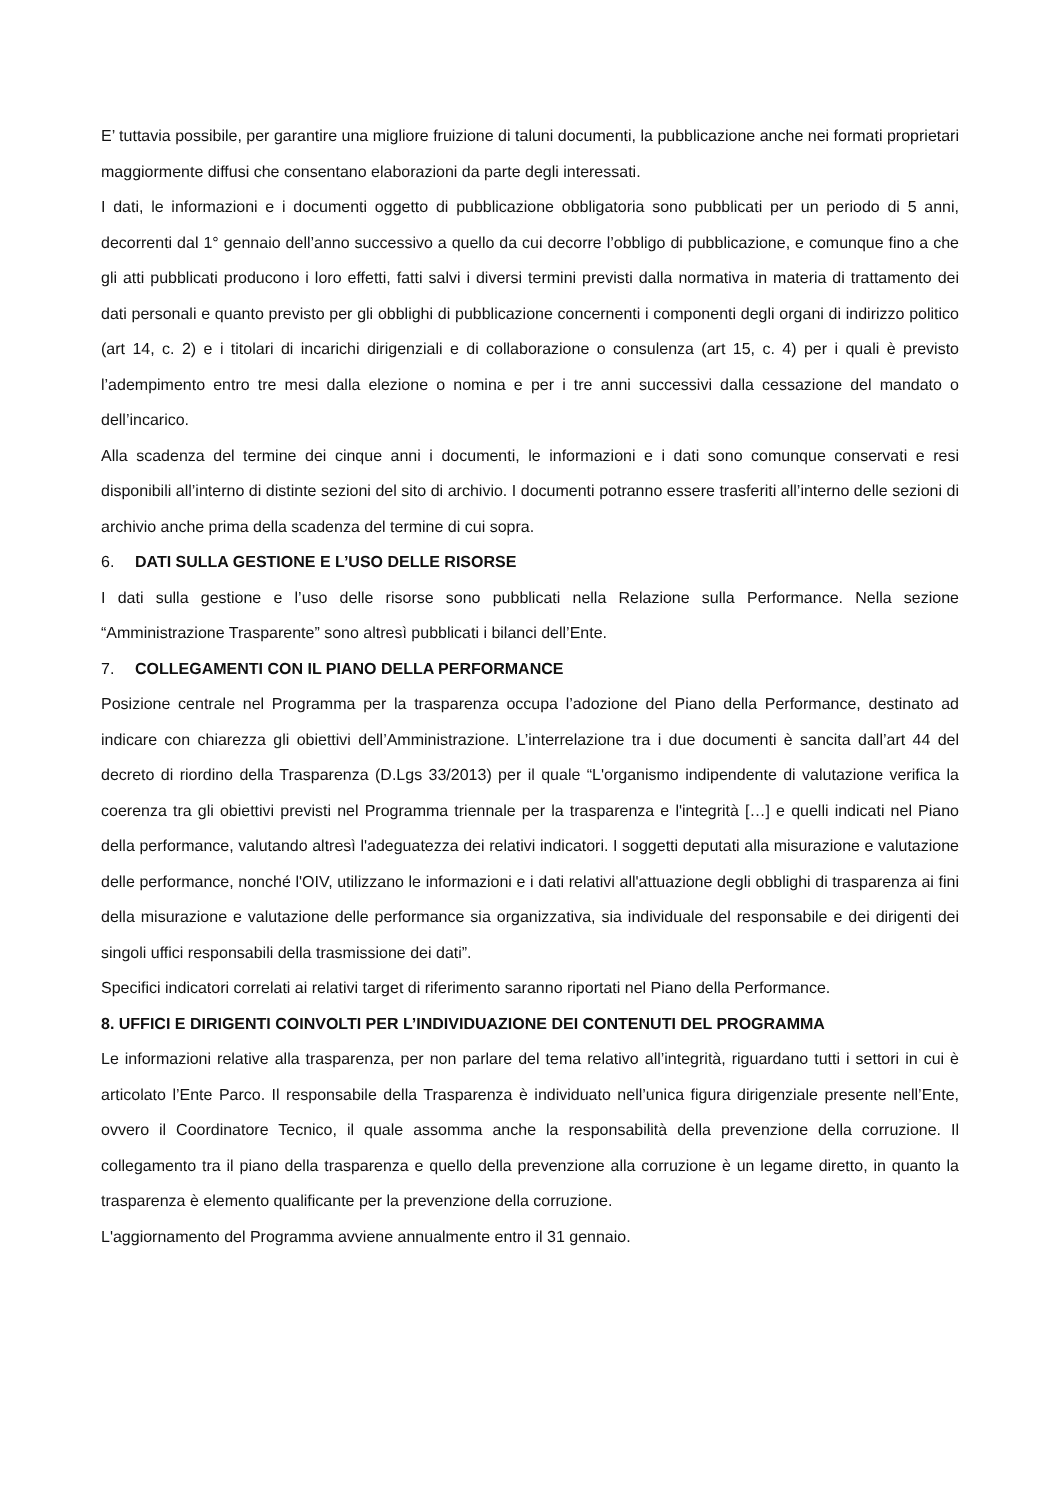E’ tuttavia possibile, per garantire una migliore fruizione di taluni documenti, la pubblicazione anche nei formati proprietari maggiormente diffusi che consentano elaborazioni da parte degli interessati.
I dati, le informazioni e i documenti oggetto di pubblicazione obbligatoria sono pubblicati per un periodo di 5 anni, decorrenti dal 1° gennaio dell’anno successivo a quello da cui decorre l’obbligo di pubblicazione, e comunque fino a che gli atti pubblicati producono i loro effetti, fatti salvi i diversi termini previsti dalla normativa in materia di trattamento dei dati personali e quanto previsto per gli obblighi di pubblicazione concernenti i componenti degli organi di indirizzo politico (art 14, c. 2) e i titolari di incarichi dirigenziali e di collaborazione o consulenza (art 15, c. 4) per i quali è previsto l’adempimento entro tre mesi dalla elezione o nomina e per i tre anni successivi dalla cessazione del mandato o dell’incarico.
Alla scadenza del termine dei cinque anni i documenti, le informazioni e i dati sono comunque conservati e resi disponibili all’interno di distinte sezioni del sito di archivio. I documenti potranno essere trasferiti all’interno delle sezioni di archivio anche prima della scadenza del termine di cui sopra.
6. DATI SULLA GESTIONE E L’USO DELLE RISORSE
I dati sulla gestione e l’uso delle risorse sono pubblicati nella Relazione sulla Performance. Nella sezione “Amministrazione Trasparente” sono altresì pubblicati i bilanci dell’Ente.
7. COLLEGAMENTI CON IL PIANO DELLA PERFORMANCE
Posizione centrale nel Programma per la trasparenza occupa l’adozione del Piano della Performance, destinato ad indicare con chiarezza gli obiettivi dell’Amministrazione. L’interrelazione tra i due documenti è sancita dall’art 44 del decreto di riordino della Trasparenza (D.Lgs 33/2013) per il quale “L'organismo indipendente di valutazione verifica la coerenza tra gli obiettivi previsti nel Programma triennale per la trasparenza e l'integrità […] e quelli indicati nel Piano della performance, valutando altresì l'adeguatezza dei relativi indicatori. I soggetti deputati alla misurazione e valutazione delle performance, nonché l'OIV, utilizzano le informazioni e i dati relativi all'attuazione degli obblighi di trasparenza ai fini della misurazione e valutazione delle performance sia organizzativa, sia individuale del responsabile e dei dirigenti dei singoli uffici responsabili della trasmissione dei dati”.
Specifici indicatori correlati ai relativi target di riferimento saranno riportati nel Piano della Performance.
8. UFFICI E DIRIGENTI COINVOLTI PER L’INDIVIDUAZIONE DEI CONTENUTI DEL PROGRAMMA
Le informazioni relative alla trasparenza, per non parlare del tema relativo all’integrità, riguardano tutti i settori in cui è articolato l’Ente Parco. Il responsabile della Trasparenza è individuato nell’unica figura dirigenziale presente nell’Ente, ovvero il Coordinatore Tecnico, il quale assomma anche la responsabilità della prevenzione della corruzione. Il collegamento tra il piano della trasparenza e quello della prevenzione alla corruzione è un legame diretto, in quanto la trasparenza è elemento qualificante per la prevenzione della corruzione.
L'aggiornamento del Programma avviene annualmente entro il 31 gennaio.